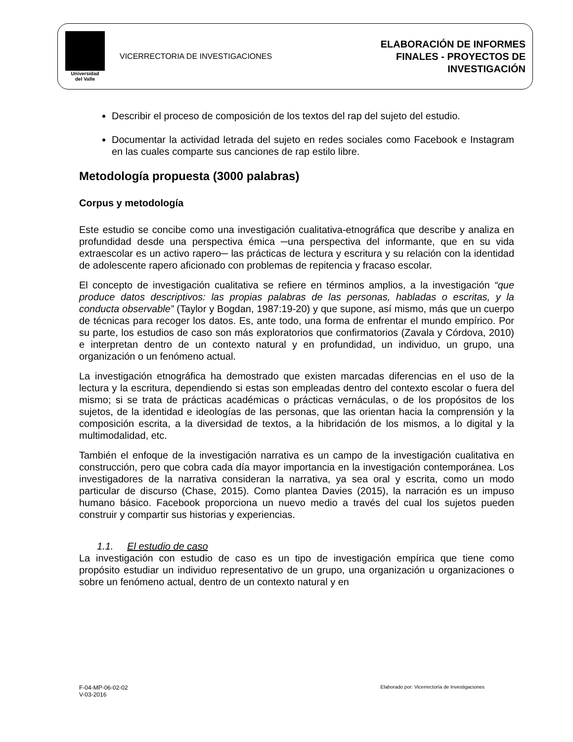Universidad
del Valle
VICERRECTORIA DE INVESTIGACIONES
ELABORACIÓN DE INFORMES
FINALES - PROYECTOS DE
INVESTIGACIÓN
Describir el proceso de composición de los textos del rap del sujeto del estudio.
Documentar la actividad letrada del sujeto en redes sociales como Facebook e Instagram en las cuales comparte sus canciones de rap estilo libre.
Metodología propuesta (3000 palabras)
Corpus y metodología
Este estudio se concibe como una investigación cualitativa-etnográfica que describe y analiza en profundidad desde una perspectiva émica ─una perspectiva del informante, que en su vida extraescolar es un activo rapero─ las prácticas de lectura y escritura y su relación con la identidad de adolescente rapero aficionado con problemas de repitencia y fracaso escolar.
El concepto de investigación cualitativa se refiere en términos amplios, a la investigación “que produce datos descriptivos: las propias palabras de las personas, habladas o escritas, y la conducta observable” (Taylor y Bogdan, 1987:19-20) y que supone, así mismo, más que un cuerpo de técnicas para recoger los datos. Es, ante todo, una forma de enfrentar el mundo empírico. Por su parte, los estudios de caso son más exploratorios que confirmatorios (Zavala y Córdova, 2010) e interpretan dentro de un contexto natural y en profundidad, un individuo, un grupo, una organización o un fenómeno actual.
La investigación etnográfica ha demostrado que existen marcadas diferencias en el uso de la lectura y la escritura, dependiendo si estas son empleadas dentro del contexto escolar o fuera del mismo; si se trata de prácticas académicas o prácticas vernáculas, o de los propósitos de los sujetos, de la identidad e ideologías de las personas, que las orientan hacia la comprensión y la composición escrita, a la diversidad de textos, a la hibridación de los mismos, a lo digital y la multimodalidad, etc.
También el enfoque de la investigación narrativa es un campo de la investigación cualitativa en construcción, pero que cobra cada día mayor importancia en la investigación contemporánea. Los investigadores de la narrativa consideran la narrativa, ya sea oral y escrita, como un modo particular de discurso (Chase, 2015). Como plantea Davies (2015), la narración es un impuso humano básico. Facebook proporciona un nuevo medio a través del cual los sujetos pueden construir y compartir sus historias y experiencias.
1.1. El estudio de caso
La investigación con estudio de caso es un tipo de investigación empírica que tiene como propósito estudiar un individuo representativo de un grupo, una organización u organizaciones o sobre un fenómeno actual, dentro de un contexto natural y en
F-04-MP-06-02-02
V-03-2016
Elaborado por: Vicerrectoría de Investigaciones